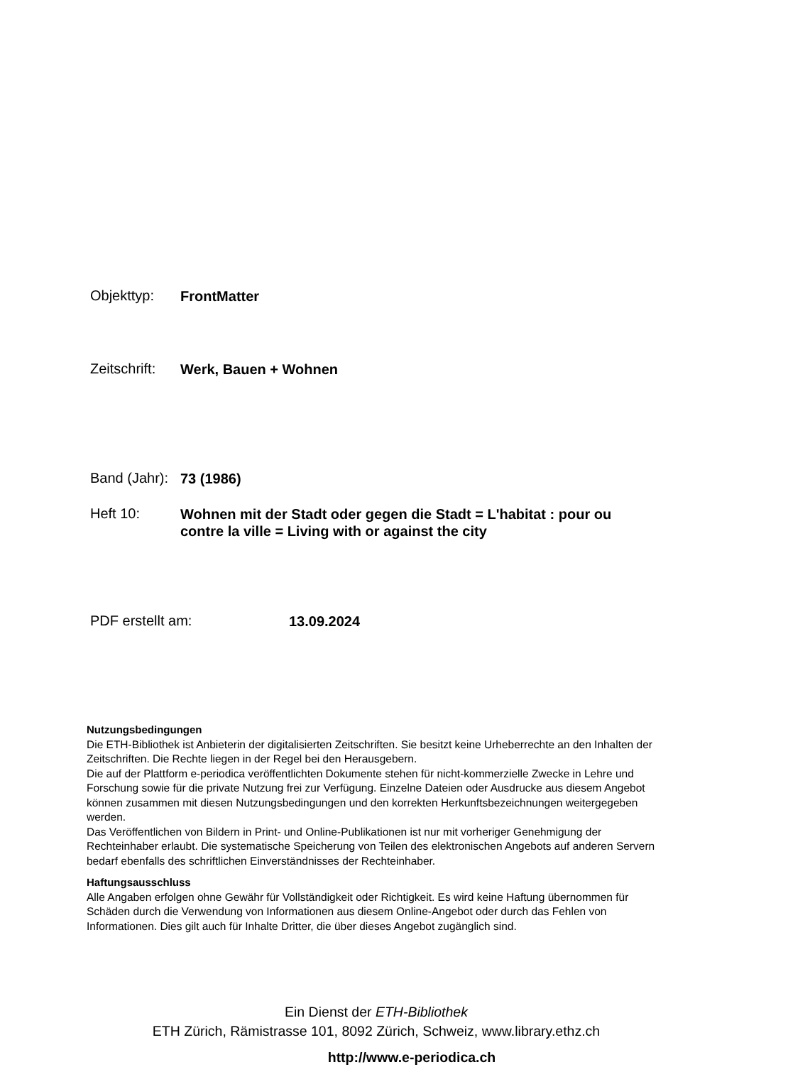Objekttyp:
FrontMatter
Zeitschrift:
Werk, Bauen + Wohnen
Band (Jahr):
73 (1986)
Heft 10:
Wohnen mit der Stadt oder gegen die Stadt = L'habitat : pour ou contre la ville = Living with or against the city
PDF erstellt am:
13.09.2024
Nutzungsbedingungen
Die ETH-Bibliothek ist Anbieterin der digitalisierten Zeitschriften. Sie besitzt keine Urheberrechte an den Inhalten der Zeitschriften. Die Rechte liegen in der Regel bei den Herausgebern.
Die auf der Plattform e-periodica veröffentlichten Dokumente stehen für nicht-kommerzielle Zwecke in Lehre und Forschung sowie für die private Nutzung frei zur Verfügung. Einzelne Dateien oder Ausdrucke aus diesem Angebot können zusammen mit diesen Nutzungsbedingungen und den korrekten Herkunftsbezeichnungen weitergegeben werden.
Das Veröffentlichen von Bildern in Print- und Online-Publikationen ist nur mit vorheriger Genehmigung der Rechteinhaber erlaubt. Die systematische Speicherung von Teilen des elektronischen Angebots auf anderen Servern bedarf ebenfalls des schriftlichen Einverständnisses der Rechteinhaber.
Haftungsausschluss
Alle Angaben erfolgen ohne Gewähr für Vollständigkeit oder Richtigkeit. Es wird keine Haftung übernommen für Schäden durch die Verwendung von Informationen aus diesem Online-Angebot oder durch das Fehlen von Informationen. Dies gilt auch für Inhalte Dritter, die über dieses Angebot zugänglich sind.
Ein Dienst der ETH-Bibliothek
ETH Zürich, Rämistrasse 101, 8092 Zürich, Schweiz, www.library.ethz.ch
http://www.e-periodica.ch